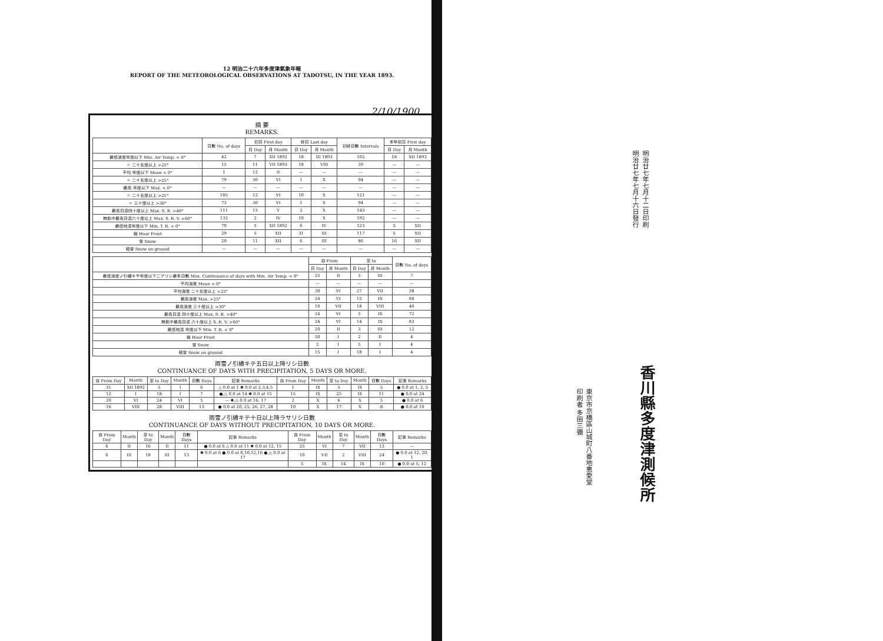12 明治二十六年多度津氣象年報
REPORT OF THE METEOROLOGICAL OBSERVATIONS AT TADOTSU, IN THE YEAR 1893.
摘 要
REMARKS.
| | 日數 No. of days | 初日 First day | | 終日 Last day | | 初終日數 Intervals | 本年初日 First day | |
| --- | --- | --- | --- | --- | --- | --- | --- | --- |
| | | 日 Day | 月 Month | 日 Day | 月 Month | | 日 Day | 月 Month |
| 最低溫度零度以下 Min. Air Temp. < 0° | 42 | 7 | XII 1892 | 18 | III 1893 | 102 | 18 | XII 1893 |
| 〃 二十五度以上 >25° | 15 | 11 | VII 1893 | 18 | VIII | 39 | — | — |
| 平均 零度以下 Mean < 0° | 1 | 12 | II | — | — | — | — | — |
| 〃 二十五度以上 >25° | 79 | 30 | VI | 1 | X | 94 | — | — |
| 最高 零度以下 Max. < 0° | — | — | — | — | — | — | — | — |
| 〃 二十五度以上 >25° | 105 | 12 | VI | 10 | X | 121 | — | — |
| 〃 三十度以上 >30° | 73 | 30 | VI | 1 | X | 94 | — | — |
| 最高日温四十度以上 Max. S. R. >40° | 111 | 13 | V | 2 | X | 143 | — | — |
| 無氣中最高日温六十度以上 Max. S. R. V. >60° | 132 | 2 | IV | 10 | X | 192 | — | — |
| 最低地温零度以下 Min. T. R. < 0° | 70 | 5 | XII 1892 | 6 | IV | 123 | 5 | XII |
| 霜 Hoar Frost | 29 | 5 | XII | 31 | III | 117 | 5 | XII |
| 雪 Snow | 20 | 11 | XII | 6 | III | 86 | 16 | XII |
| 積雪 Snow on ground | — | — | — | — | — | — | — | — |
| | 自 From | | 至 to | | 日數 No. of days |
| --- | --- | --- | --- | --- | --- |
| | 日 Day | 月 Month | 日 Day | 月 Month | |
| 最低溫度ノ引續キテ零度以下ニアリシ最多日數 Max. Continuance of days with Min. Air Temp. < 0° | 25 | II | 3 | III | 7 |
| 平均溫度 Mean < 0° | — | — | — | — | — |
| 平均溫度 二十五度以上 >25° | 30 | VI | 27 | VII | 28 |
| 最高溫度 Max. >25° | 24 | VI | 15 | IX | 84 |
| 最高溫度 三十度以上 >30° | 10 | VII | 18 | VIII | 40 |
| 最高日温 四十度以上 Max. S. R. >40° | 24 | VI | 3 | IX | 72 |
| 無氣中最高日温 六十度以上 S. R. V. >60° | 24 | VI | 14 | IX | 83 |
| 最低地温 零度以下 Min. T. R. < 0° | 20 | II | 3 | III | 12 |
| 霜 Hoar Frost | 30 | I | 2 | II | 4 |
| 雪 Snow | 2 | I | 5 | I | 4 |
| 積雪 Snow on ground | 15 | I | 18 | I | 4 |
雨雪ノ引續キテ五日以上降リシ日數
CONTINUANCE OF DAYS WITH PRECIPITATION, 5 DAYS OR MORE.
| 自 From Day | Month | 至 to Day | Month | 日數 Days | 記事 Remarks | 自 From Day | Month | 至 to Day | Month | 日數 Days | 記事 Remarks |
| --- | --- | --- | --- | --- | --- | --- | --- | --- | --- | --- | --- |
| 31 | XII 1892 | 5 | I | 6 | △ 0.0 at 1 ✱ 0.0 at 2,3,4,5 | 1 | IX | 5 | IX | 5 | ● 0.0 at 1, 2, 5 |
| 12 | I | 18 | I | 7 | ●,△ 0.0 at 14 ✱ 0.0 at 15 | 15 | IX | 25 | IX | 11 | ● 0.0 at 24 |
| 20 | VI | 24 | VI | 5 | — ✱,△ 0.0 at 16, 17 | 2 | X | 6 | X | 5 | ● 0.0 at 6 |
| 16 | VIII | 28 | VIII | 13 | ● 0.0 at 20, 25, 26, 27, 28 | 10 | X | 17 | X | 8 | ● 0.0 at 10 |
雨雪ノ引續キテ十日以上降ラサリシ日數
CONTINUANCE OF DAYS WITHOUT PRECIPITATION, 10 DAYS OR MORE.
| 自 From Day | Month | 至 to Day | Month | 日數 Days | 記事 Remarks | 自 From Day | Month | 至 to Day | Month | 日數 Days | 記事 Remarks |
| --- | --- | --- | --- | --- | --- | --- | --- | --- | --- | --- | --- |
| 6 | II | 16 | II | 11 | ● 0.0 at 6 △ 0.0 at 11 ✱ 0.0 at 12, 15 | 25 | VI | 7 | VII | 13 | — |
| 6 | III | 18 | III | 13 | ✱ 0.0 at 6 ● 0.0 at 8,10,12,16 ●,△ 0.0 at 17 | 10 | VII | 2 | VIII | 24 | ● 0.0 at 12, 20, 1 |
| | | | | | | 5 | IX | 14 | IX | 10 | ● 0.0 at 5, 12 |
2/10/1900
明治廿七年七月十二日印刷
明治廿七年七月十六日發行
香川縣多度津測候所
東京市京橋區山城町八番地恵愛堂
印刷者 多田三彌